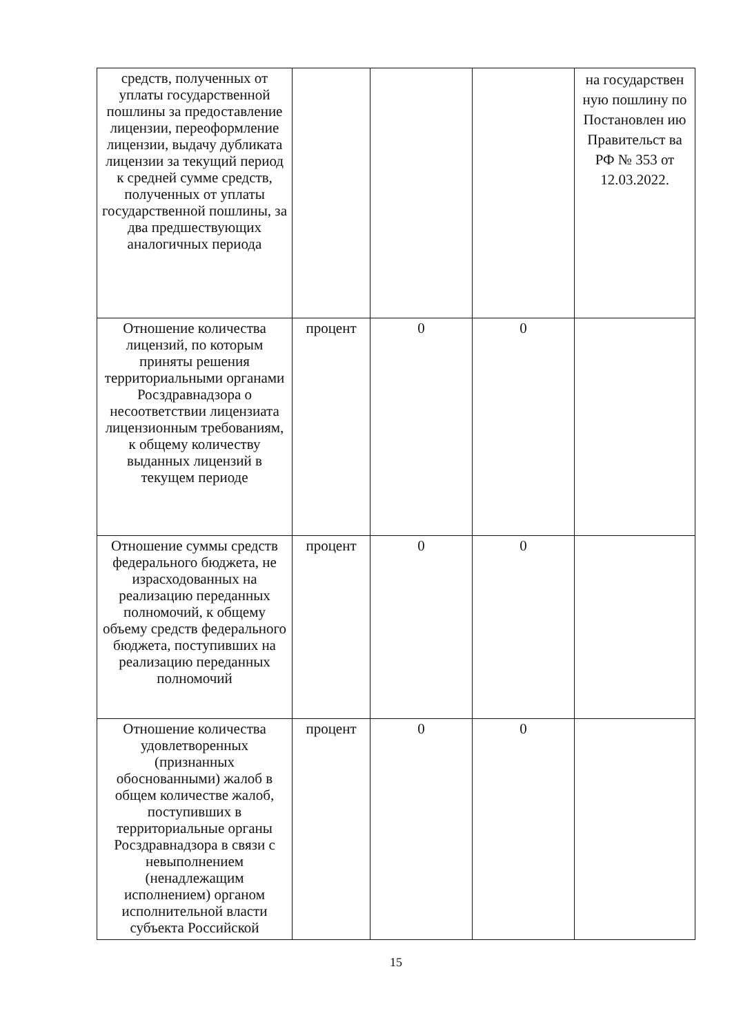| средств, полученных от уплаты государственной пошлины за предоставление лицензии, переоформление лицензии, выдачу дубликата лицензии за текущий период к средней сумме средств, полученных от уплаты государственной пошлины, за два предшествующих аналогичных периода | | | | на государствен ную пошлину по Постановлен ию Правительст ва РФ № 353 от 12.03.2022. |
| Отношение количества лицензий, по которым приняты решения территориальными органами Росздравнадзора о несоответствии лицензиата лицензионным требованиям, к общему количеству выданных лицензий в текущем периоде | процент | 0 | 0 | |
| Отношение суммы средств федерального бюджета, не израсходованных на реализацию переданных полномочий, к общему объему средств федерального бюджета, поступивших на реализацию переданных полномочий | процент | 0 | 0 | |
| Отношение количества удовлетворенных (признанных обоснованными) жалоб в общем количестве жалоб, поступивших в территориальные органы Росздравнадзора в связи с невыполнением (ненадлежащим исполнением) органом исполнительной власти субъекта Российской | процент | 0 | 0 | |
15